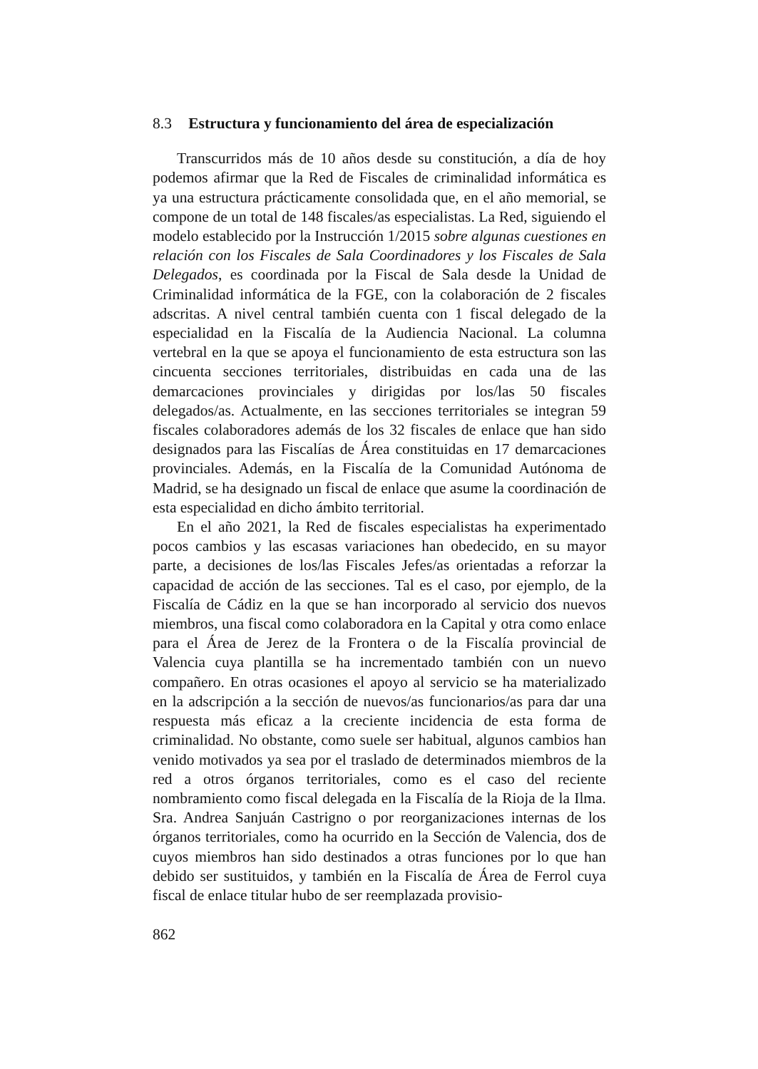8.3 Estructura y funcionamiento del área de especialización
Transcurridos más de 10 años desde su constitución, a día de hoy podemos afirmar que la Red de Fiscales de criminalidad informática es ya una estructura prácticamente consolidada que, en el año memorial, se compone de un total de 148 fiscales/as especialistas. La Red, siguiendo el modelo establecido por la Instrucción 1/2015 sobre algunas cuestiones en relación con los Fiscales de Sala Coordinadores y los Fiscales de Sala Delegados, es coordinada por la Fiscal de Sala desde la Unidad de Criminalidad informática de la FGE, con la colaboración de 2 fiscales adscritas. A nivel central también cuenta con 1 fiscal delegado de la especialidad en la Fiscalía de la Audiencia Nacional. La columna vertebral en la que se apoya el funcionamiento de esta estructura son las cincuenta secciones territoriales, distribuidas en cada una de las demarcaciones provinciales y dirigidas por los/las 50 fiscales delegados/as. Actualmente, en las secciones territoriales se integran 59 fiscales colaboradores además de los 32 fiscales de enlace que han sido designados para las Fiscalías de Área constituidas en 17 demarcaciones provinciales. Además, en la Fiscalía de la Comunidad Autónoma de Madrid, se ha designado un fiscal de enlace que asume la coordinación de esta especialidad en dicho ámbito territorial.
En el año 2021, la Red de fiscales especialistas ha experimentado pocos cambios y las escasas variaciones han obedecido, en su mayor parte, a decisiones de los/las Fiscales Jefes/as orientadas a reforzar la capacidad de acción de las secciones. Tal es el caso, por ejemplo, de la Fiscalía de Cádiz en la que se han incorporado al servicio dos nuevos miembros, una fiscal como colaboradora en la Capital y otra como enlace para el Área de Jerez de la Frontera o de la Fiscalía provincial de Valencia cuya plantilla se ha incrementado también con un nuevo compañero. En otras ocasiones el apoyo al servicio se ha materializado en la adscripción a la sección de nuevos/as funcionarios/as para dar una respuesta más eficaz a la creciente incidencia de esta forma de criminalidad. No obstante, como suele ser habitual, algunos cambios han venido motivados ya sea por el traslado de determinados miembros de la red a otros órganos territoriales, como es el caso del reciente nombramiento como fiscal delegada en la Fiscalía de la Rioja de la Ilma. Sra. Andrea Sanjuán Castrigno o por reorganizaciones internas de los órganos territoriales, como ha ocurrido en la Sección de Valencia, dos de cuyos miembros han sido destinados a otras funciones por lo que han debido ser sustituidos, y también en la Fiscalía de Área de Ferrol cuya fiscal de enlace titular hubo de ser reemplazada provisio-
862